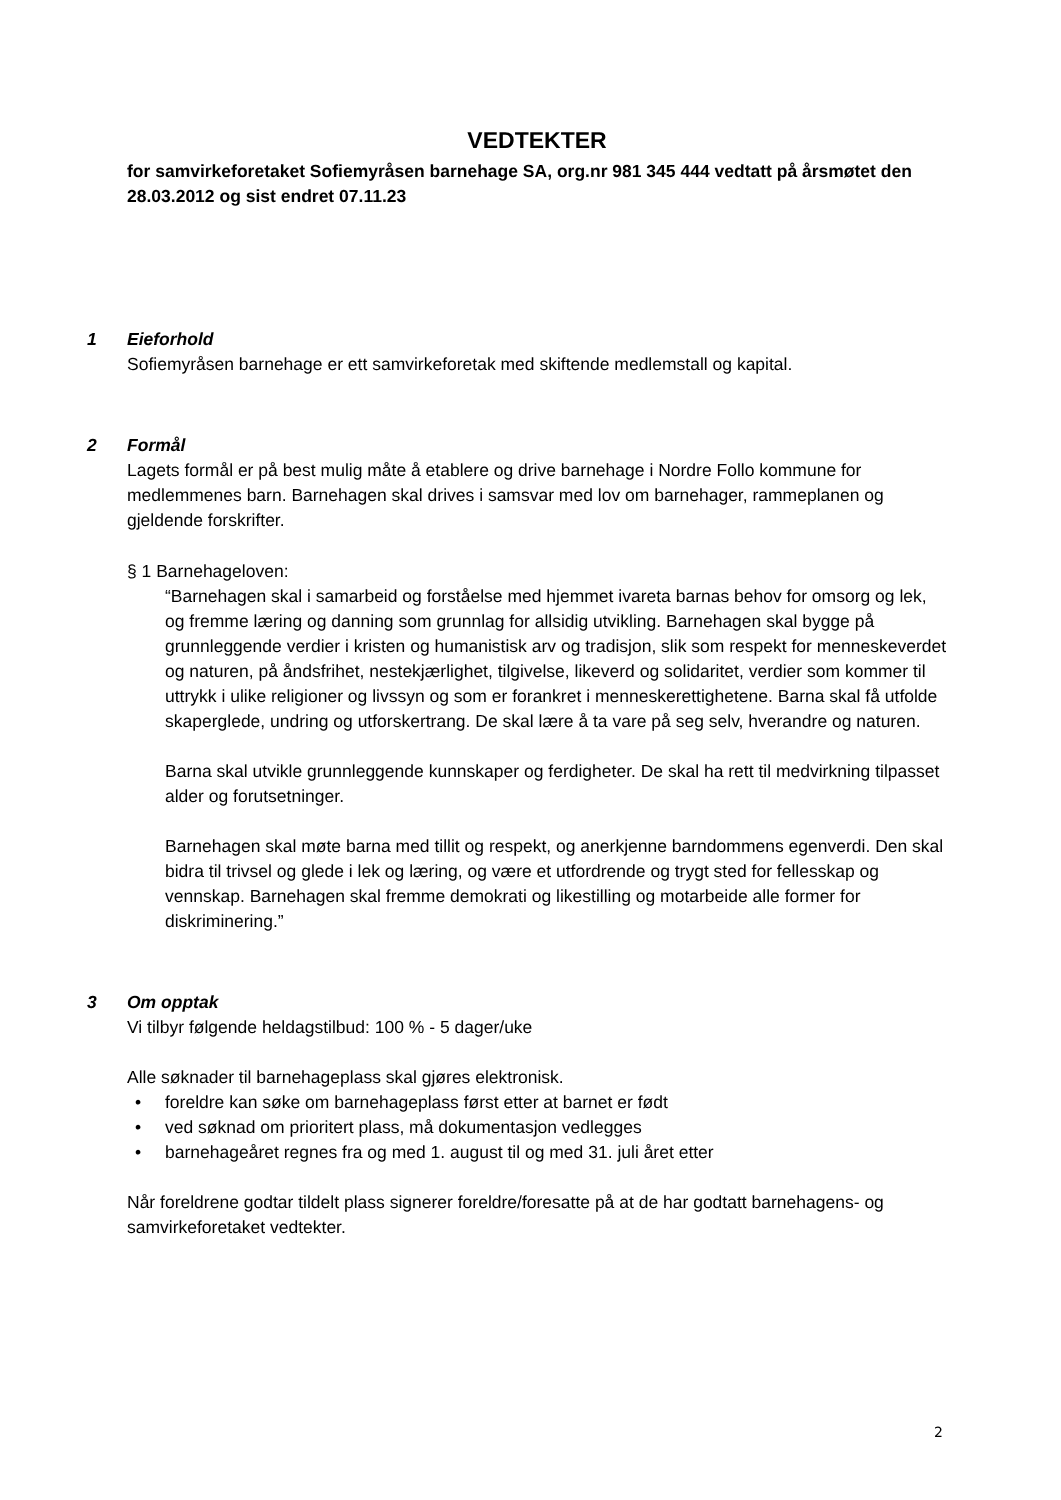VEDTEKTER
for samvirkeforetaket Sofiemyråsen barnehage SA, org.nr 981 345 444 vedtatt på årsmøtet den 28.03.2012 og sist endret 07.11.23
1 Eieforhold
Sofiemyråsen barnehage er ett samvirkeforetak med skiftende medlemstall og kapital.
2 Formål
Lagets formål er på best mulig måte å etablere og drive barnehage i Nordre Follo kommune for medlemmenes barn. Barnehagen skal drives i samsvar med lov om barnehager, rammeplanen og gjeldende forskrifter.
§ 1 Barnehageloven:
“Barnehagen skal i samarbeid og forståelse med hjemmet ivareta barnas behov for omsorg og lek, og fremme læring og danning som grunnlag for allsidig utvikling. Barnehagen skal bygge på grunnleggende verdier i kristen og humanistisk arv og tradisjon, slik som respekt for menneskeverdet og naturen, på åndsfrihet, nestekjærlighet, tilgivelse, likeverd og solidaritet, verdier som kommer til uttrykk i ulike religioner og livssyn og som er forankret i menneskerettighetene. Barna skal få utfolde skaperglede, undring og utforskertrang. De skal lære å ta vare på seg selv, hverandre og naturen.
Barna skal utvikle grunnleggende kunnskaper og ferdigheter. De skal ha rett til medvirkning tilpasset alder og forutsetninger.
Barnehagen skal møte barna med tillit og respekt, og anerkjenne barndommens egenverdi. Den skal bidra til trivsel og glede i lek og læring, og være et utfordrende og trygt sted for fellesskap og vennskap. Barnehagen skal fremme demokrati og likestilling og motarbeide alle former for diskriminering.”
3 Om opptak
Vi tilbyr følgende heldagstilbud: 100 % - 5 dager/uke
Alle søknader til barnehageplass skal gjøres elektronisk.
• foreldre kan søke om barnehageplass først etter at barnet er født
• ved søknad om prioritert plass, må dokumentasjon vedlegges
• barnehageåret regnes fra og med 1. august til og med 31. juli året etter
Når foreldrene godtar tildelt plass signerer foreldre/foresatte på at de har godtatt barnehagens- og samvirkeforetaket vedtekter.
2